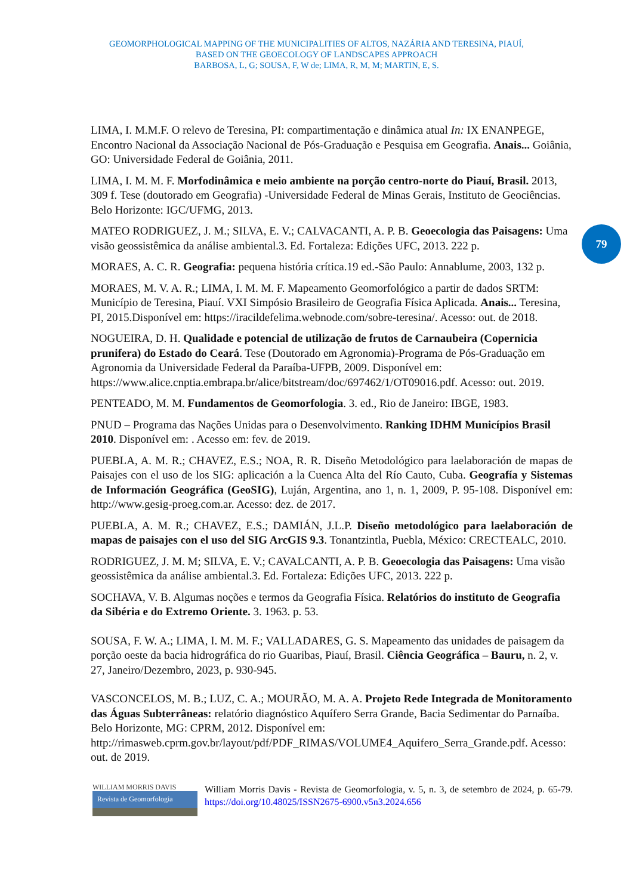GEOMORPHOLOGICAL MAPPING OF THE MUNICIPALITIES OF ALTOS, NAZÁRIA AND TERESINA, PIAUÍ,
BASED ON THE GEOECOLOGY OF LANDSCAPES APPROACH
BARBOSA, L, G; SOUSA, F, W de; LIMA, R, M, M; MARTIN, E, S.
79
LIMA, I. M.M.F. O relevo de Teresina, PI: compartimentação e dinâmica atual In: IX ENANPEGE, Encontro Nacional da Associação Nacional de Pós-Graduação e Pesquisa em Geografia. Anais... Goiânia, GO: Universidade Federal de Goiânia, 2011.
LIMA, I. M. M. F. Morfodinâmica e meio ambiente na porção centro-norte do Piauí, Brasil. 2013, 309 f. Tese (doutorado em Geografia) -Universidade Federal de Minas Gerais, Instituto de Geociências. Belo Horizonte: IGC/UFMG, 2013.
MATEO RODRIGUEZ, J. M.; SILVA, E. V.; CALVACANTI, A. P. B. Geoecologia das Paisagens: Uma visão geossistêmica da análise ambiental.3. Ed. Fortaleza: Edições UFC, 2013. 222 p.
MORAES, A. C. R. Geografia: pequena história crítica.19 ed.-São Paulo: Annablume, 2003, 132 p.
MORAES, M. V. A. R.; LIMA, I. M. M. F. Mapeamento Geomorfológico a partir de dados SRTM: Município de Teresina, Piauí. VXI Simpósio Brasileiro de Geografia Física Aplicada. Anais... Teresina, PI, 2015.Disponível em: https://iracildefelima.webnode.com/sobre-teresina/. Acesso: out. de 2018.
NOGUEIRA, D. H. Qualidade e potencial de utilização de frutos de Carnaubeira (Copernicia prunifera) do Estado do Ceará. Tese (Doutorado em Agronomia)-Programa de Pós-Graduação em Agronomia da Universidade Federal da Paraíba-UFPB, 2009. Disponível em: https://www.alice.cnptia.embrapa.br/alice/bitstream/doc/697462/1/OT09016.pdf. Acesso: out. 2019.
PENTEADO, M. M. Fundamentos de Geomorfologia. 3. ed., Rio de Janeiro: IBGE, 1983.
PNUD – Programa das Nações Unidas para o Desenvolvimento. Ranking IDHM Municípios Brasil 2010. Disponível em: . Acesso em: fev. de 2019.
PUEBLA, A. M. R.; CHAVEZ, E.S.; NOA, R. R. Diseño Metodológico para laelaboración de mapas de Paisajes con el uso de los SIG: aplicación a la Cuenca Alta del Río Cauto, Cuba. Geografía y Sistemas de Información Geográfica (GeoSIG), Luján, Argentina, ano 1, n. 1, 2009, P. 95-108. Disponível em: http://www.gesig-proeg.com.ar. Acesso: dez. de 2017.
PUEBLA, A. M. R.; CHAVEZ, E.S.; DAMIÁN, J.L.P. Diseño metodológico para laelaboración de mapas de paisajes con el uso del SIG ArcGIS 9.3. Tonantzintla, Puebla, México: CRECTEALC, 2010.
RODRIGUEZ, J. M. M; SILVA, E. V.; CAVALCANTI, A. P. B. Geoecologia das Paisagens: Uma visão geossistêmica da análise ambiental.3. Ed. Fortaleza: Edições UFC, 2013. 222 p.
SOCHAVA, V. B. Algumas noções e termos da Geografia Física. Relatórios do instituto de Geografia da Sibéria e do Extremo Oriente. 3. 1963. p. 53.
SOUSA, F. W. A.; LIMA, I. M. M. F.; VALLADARES, G. S. Mapeamento das unidades de paisagem da porção oeste da bacia hidrográfica do rio Guaribas, Piauí, Brasil. Ciência Geográfica – Bauru, n. 2, v. 27, Janeiro/Dezembro, 2023, p. 930-945.
VASCONCELOS, M. B.; LUZ, C. A.; MOURÃO, M. A. A. Projeto Rede Integrada de Monitoramento das Águas Subterrâneas: relatório diagnóstico Aquífero Serra Grande, Bacia Sedimentar do Parnaíba. Belo Horizonte, MG: CPRM, 2012. Disponível em: http://rimasweb.cprm.gov.br/layout/pdf/PDF_RIMAS/VOLUME4_Aquifero_Serra_Grande.pdf. Acesso: out. de 2019.
WILLIAM MORRIS DAVIS
Revista de Geomorfologia
William Morris Davis - Revista de Geomorfologia, v. 5, n. 3, de setembro de 2024, p. 65-79. https://doi.org/10.48025/ISSN2675-6900.v5n3.2024.656